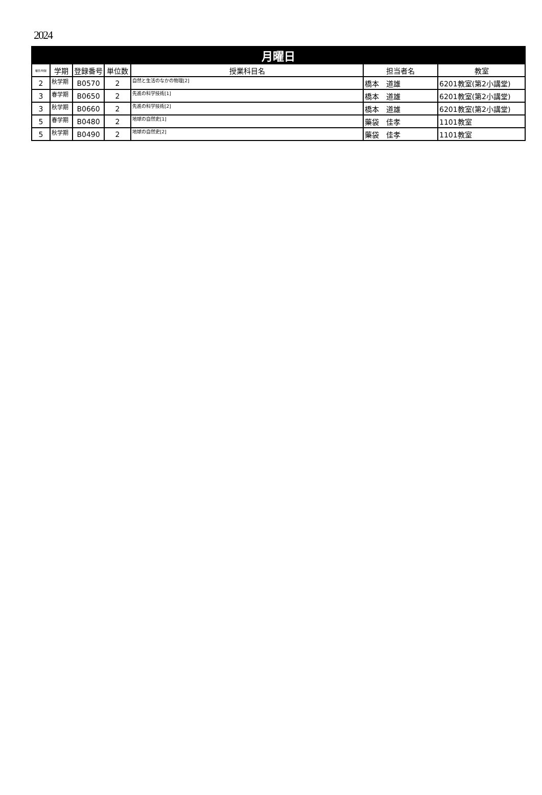2024
| 月曜日 | | | | | | |
| --- | --- | --- | --- | --- | --- | --- |
| 曜日/時限 | 学期 | 登録番号 | 単位数 | 授業科目名 | 担当者名 | 教室 |
| 2 | 秋学期 | B0570 | 2 | 自然と生活のなかの物理[2] | 橋本 道雄 | 6201教室(第2小講堂) |
| 3 | 春学期 | B0650 | 2 | 先進の科学技術[1] | 橋本 道雄 | 6201教室(第2小講堂) |
| 3 | 秋学期 | B0660 | 2 | 先進の科学技術[2] | 橋本 道雄 | 6201教室(第2小講堂) |
| 5 | 春学期 | B0480 | 2 | 地球の自然史[1] | 藥袋 佳孝 | 1101教室 |
| 5 | 秋学期 | B0490 | 2 | 地球の自然史[2] | 藥袋 佳孝 | 1101教室 |